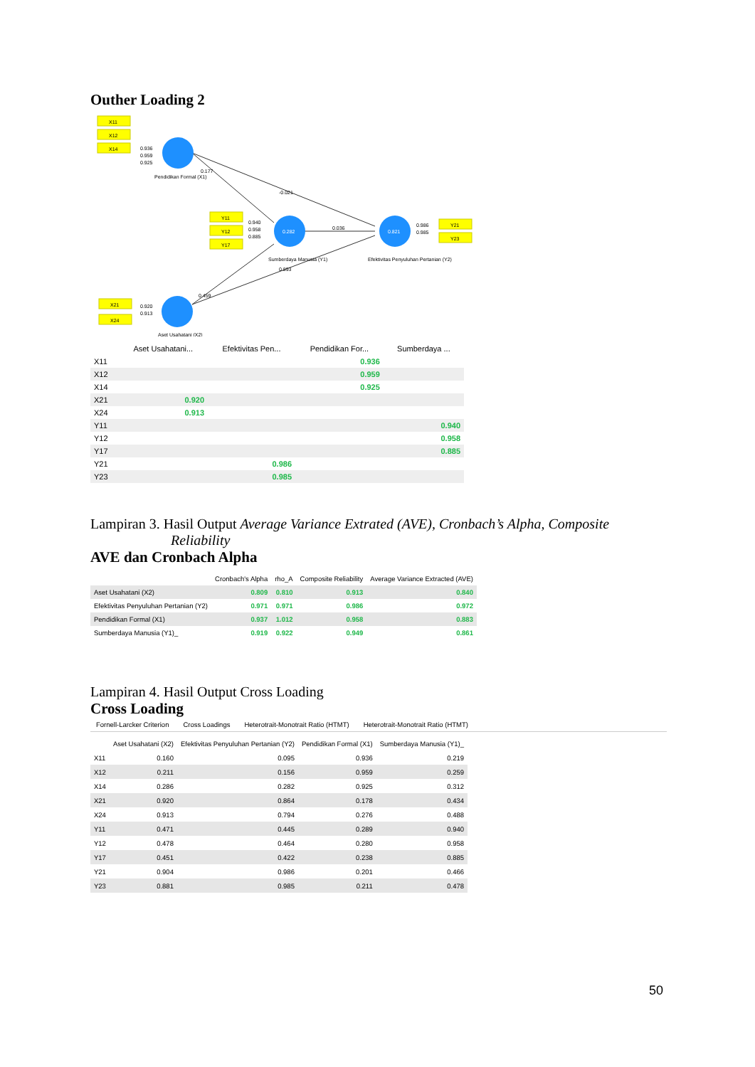Outher Loading 2
0.936
0.959
0.925
0.177
-0.021
0.940
0.958
0.885
0.036
0.893
0.459
0.920
0.913
0.986
0.985
X11
X12
X14
Y11
Y12
Y17
X21
X24
Y21
Y23
0.282
0.821
Pendidikan Formal (X1)
Sumberdaya Manusia (Y1)
Efektivitas Penyuluhan Pertanian (Y2)
Aset Usahatani (X2)
| | Aset Usahatani... | Efektivitas Pen... | Pendidikan For... | Sumberdaya ... |
| --- | --- | --- | --- | --- |
| X11 | | | 0.936 | |
| X12 | | | 0.959 | |
| X14 | | | 0.925 | |
| X21 | 0.920 | | | |
| X24 | 0.913 | | | |
| Y11 | | | | 0.940 |
| Y12 | | | | 0.958 |
| Y17 | | | | 0.885 |
| Y21 | | 0.986 | | |
| Y23 | | 0.985 | | |
Lampiran 3. Hasil Output Average Variance Extrated (AVE), Cronbach’s Alpha, Composite
Reliability
AVE dan Cronbach Alpha
| | Cronbach's Alpha | rho_A | Composite Reliability | Average Variance Extracted (AVE) |
| --- | --- | --- | --- | --- |
| Aset Usahatani (X2) | 0.809 | 0.810 | 0.913 | 0.840 |
| Efektivitas Penyuluhan Pertanian (Y2) | 0.971 | 0.971 | 0.986 | 0.972 |
| Pendidikan Formal (X1) | 0.937 | 1.012 | 0.958 | 0.883 |
| Sumberdaya Manusia (Y1)_ | 0.919 | 0.922 | 0.949 | 0.861 |
Lampiran 4. Hasil Output Cross Loading
Cross Loading
Fornell-Larcker Criterion Cross Loadings Heterotrait-Monotrait Ratio (HTMT) Heterotrait-Monotrait Ratio (HTMT)
| | Aset Usahatani (X2) | Efektivitas Penyuluhan Pertanian (Y2) | Pendidikan Formal (X1) | Sumberdaya Manusia (Y1)_ |
| --- | --- | --- | --- | --- |
| X11 | 0.160 | 0.095 | 0.936 | 0.219 |
| X12 | 0.211 | 0.156 | 0.959 | 0.259 |
| X14 | 0.286 | 0.282 | 0.925 | 0.312 |
| X21 | 0.920 | 0.864 | 0.178 | 0.434 |
| X24 | 0.913 | 0.794 | 0.276 | 0.488 |
| Y11 | 0.471 | 0.445 | 0.289 | 0.940 |
| Y12 | 0.478 | 0.464 | 0.280 | 0.958 |
| Y17 | 0.451 | 0.422 | 0.238 | 0.885 |
| Y21 | 0.904 | 0.986 | 0.201 | 0.466 |
| Y23 | 0.881 | 0.985 | 0.211 | 0.478 |
50